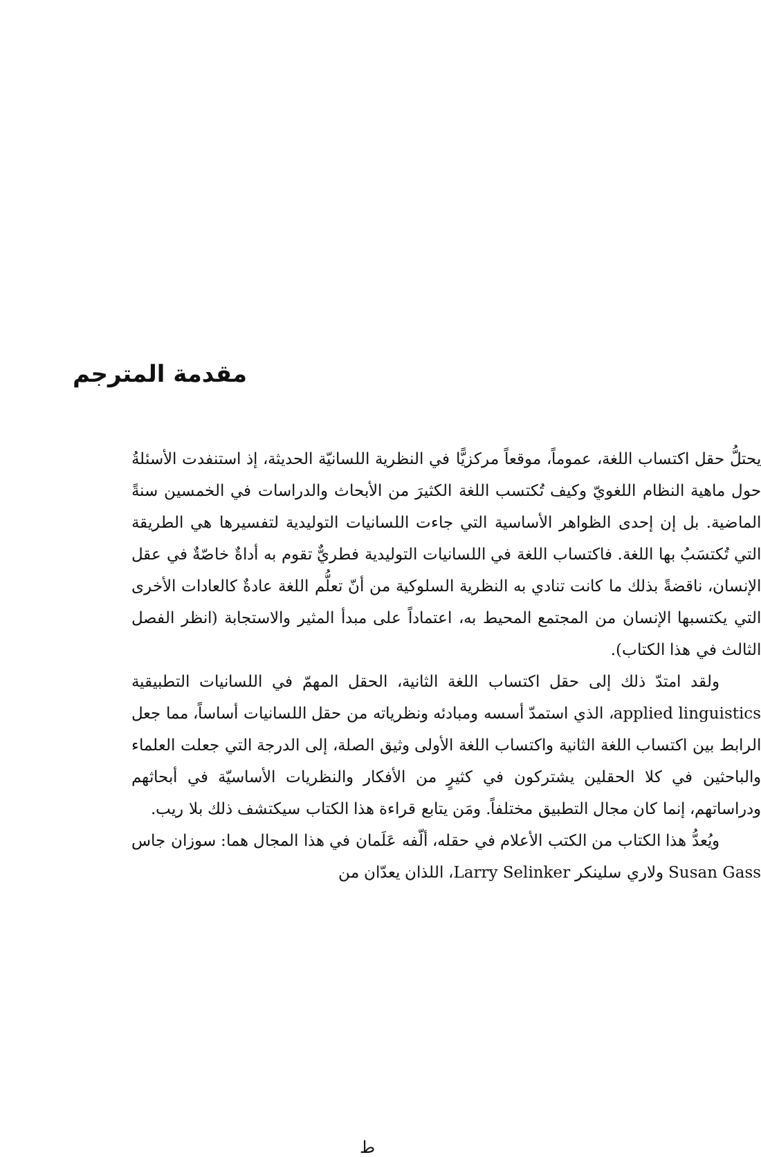مقدمة المترجم
يحتلُّ حقل اكتساب اللغة، عموماً، موقعاً مركزيًّا في النظرية اللسانيّة الحديثة، إذ استنفدت الأسئلةُ حول ماهية النظام اللغويّ وكيف تُكتسب اللغة الكثيرَ من الأبحاث والدراسات في الخمسين سنةً الماضية. بل إن إحدى الظواهر الأساسية التي جاءت اللسانيات التوليدية لتفسيرها هي الطريقة التي تُكتسَبُ بها اللغة. فاكتساب اللغة في اللسانيات التوليدية فطريٌّ تقوم به أداةٌ خاصّةٌ في عقل الإنسان، ناقضةً بذلك ما كانت تنادي به النظرية السلوكية من أنّ تعلُّم اللغة عادةٌ كالعادات الأخرى التي يكتسبها الإنسان من المجتمع المحيط به، اعتماداً على مبدأ المثير والاستجابة (انظر الفصل الثالث في هذا الكتاب).
ولقد امتدّ ذلك إلى حقل اكتساب اللغة الثانية، الحقل المهمّ في اللسانيات التطبيقية applied linguistics، الذي استمدّ أسسه ومبادئه ونظرياته من حقل اللسانيات أساساً، مما جعل الرابط بين اكتساب اللغة الثانية واكتساب اللغة الأولى وثيق الصلة، إلى الدرجة التي جعلت العلماء والباحثين في كلا الحقلين يشتركون في كثيرٍ من الأفكار والنظريات الأساسيّة في أبحاثهم ودراساتهم، إنما كان مجال التطبيق مختلفاً. ومَن يتابع قراءة هذا الكتاب سيكتشف ذلك بلا ريب.
ويُعدُّ هذا الكتاب من الكتب الأعلام في حقله، ألّفه عَلَمان في هذا المجال هما: سوزان جاس Susan Gass ولاري سلينكر Larry Selinker، اللذان يعدّان من
ط